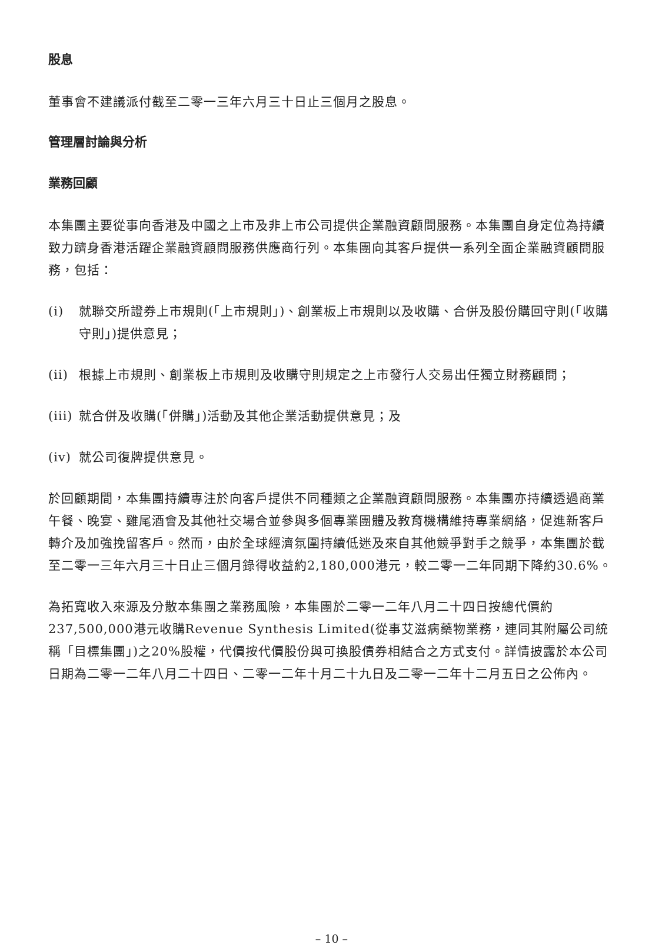股息
董事會不建議派付截至二零一三年六月三十日止三個月之股息。
管理層討論與分析
業務回顧
本集團主要從事向香港及中國之上市及非上市公司提供企業融資顧問服務。本集團自身定位為持續致力躋身香港活躍企業融資顧問服務供應商行列。本集團向其客戶提供一系列全面企業融資顧問服務，包括：
(i) 就聯交所證券上市規則(「上市規則」)、創業板上市規則以及收購、合併及股份購回守則(「收購守則」)提供意見；
(ii) 根據上市規則、創業板上市規則及收購守則規定之上市發行人交易出任獨立財務顧問；
(iii) 就合併及收購(「併購」)活動及其他企業活動提供意見；及
(iv) 就公司復牌提供意見。
於回顧期間，本集團持續專注於向客戶提供不同種類之企業融資顧問服務。本集團亦持續透過商業午餐、晚宴、雞尾酒會及其他社交場合並參與多個專業團體及教育機構維持專業網絡，促進新客戶轉介及加強挽留客戶。然而，由於全球經濟氛圍持續低迷及來自其他競爭對手之競爭，本集團於截至二零一三年六月三十日止三個月錄得收益約2,180,000港元，較二零一二年同期下降約30.6%。
為拓寬收入來源及分散本集團之業務風險，本集團於二零一二年八月二十四日按總代價約237,500,000港元收購Revenue Synthesis Limited(從事艾滋病藥物業務，連同其附屬公司統稱「目標集團」)之20%股權，代價按代價股份與可換股債券相結合之方式支付。詳情披露於本公司日期為二零一二年八月二十四日、二零一二年十月二十九日及二零一二年十二月五日之公佈內。
– 10 –